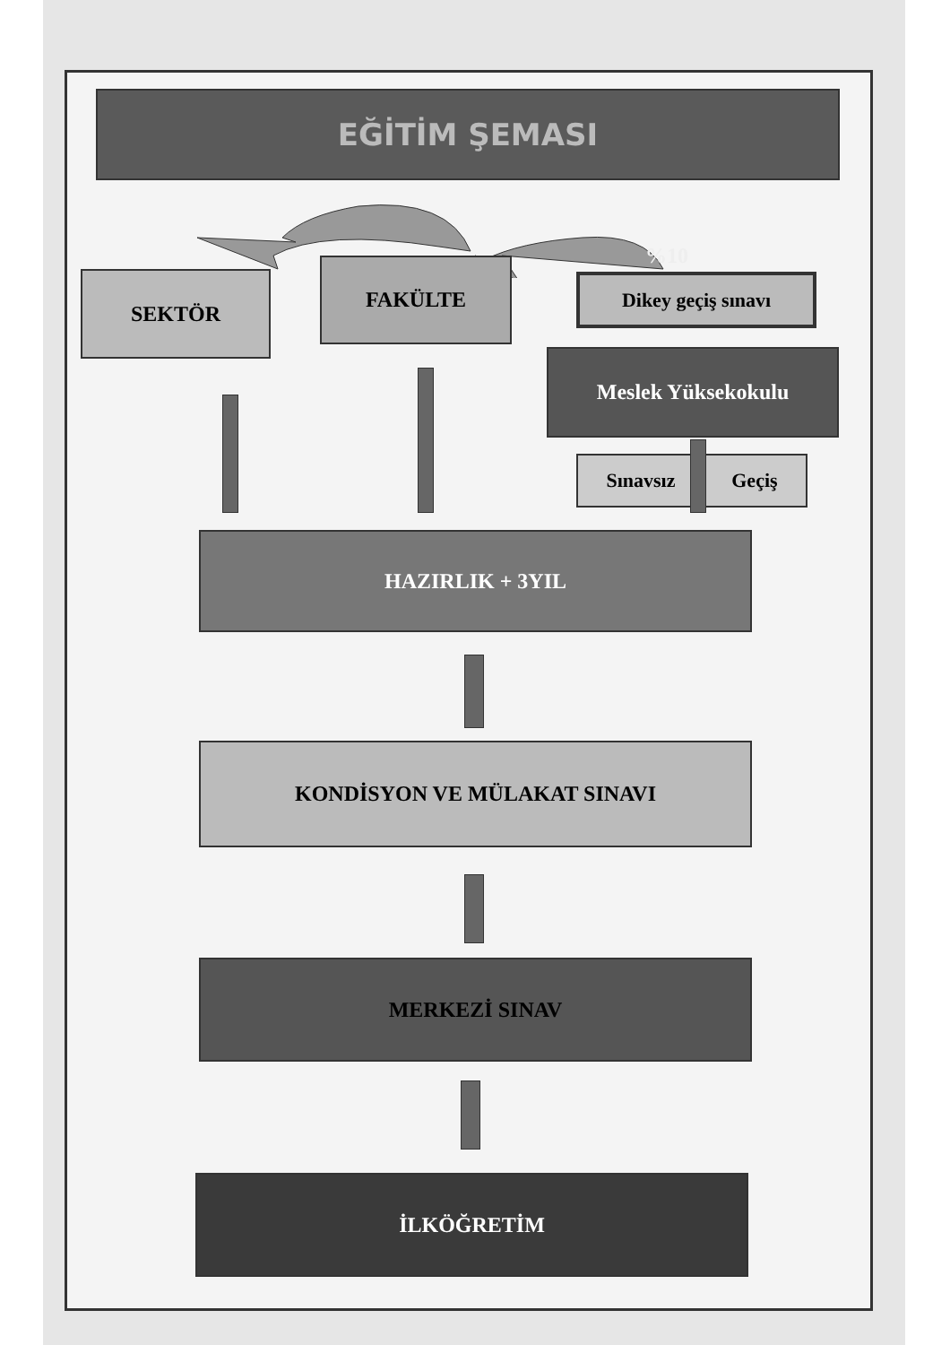EĞİTİM ŞEMASI
%10
SEKTÖR
FAKÜLTE
Dikey geçiş sınavı
Meslek Yüksekokulu
Sınavsız Geçiş
HAZIRLIK + 3YIL
KONDİSYON VE MÜLAKAT SINAVI
MERKEZİ SINAV
İLKÖĞRETİM